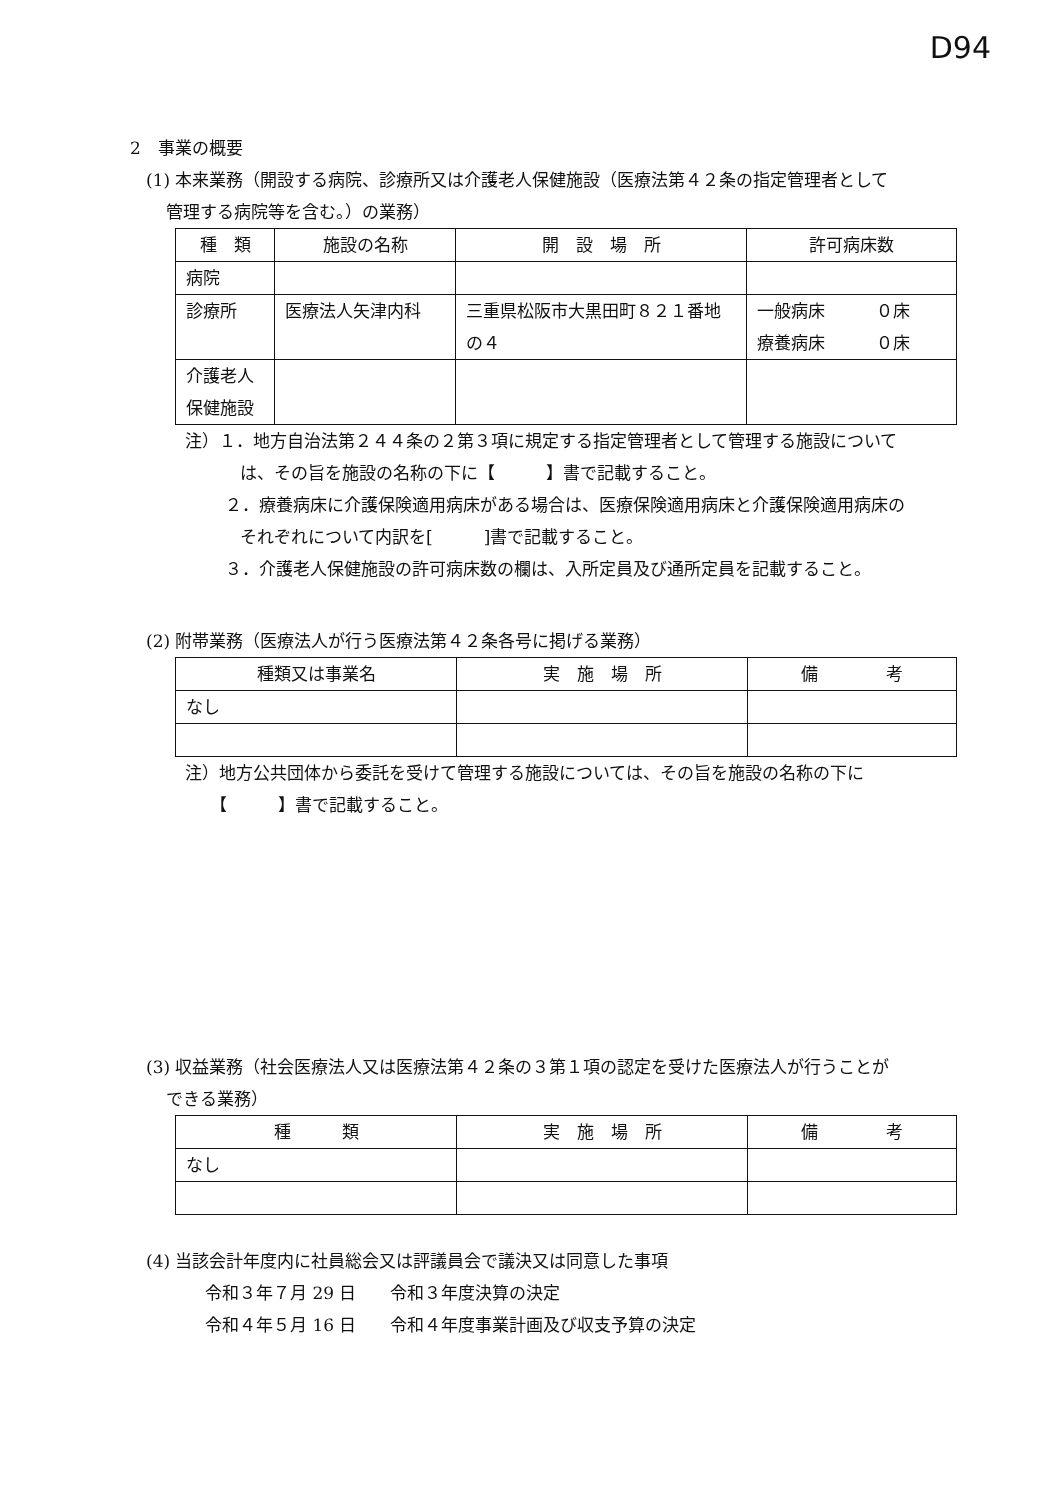D94
2　事業の概要
(1) 本来業務（開設する病院、診療所又は介護老人保健施設（医療法第４２条の指定管理者として
管理する病院等を含む。）の業務）
| 種 類 | 施設の名称 | 開 設 場 所 | 許可病床数 |
| --- | --- | --- | --- |
| 病院 | | | |
| 診療所 | 医療法人矢津内科 | 三重県松阪市大黒田町８２１番地の４ | 一般病床 ０床 療養病床 ０床 |
| 介護老人 保健施設 | | | |
注）１．地方自治法第２４４条の２第３項に規定する指定管理者として管理する施設について
は、その旨を施設の名称の下に【　　　】書で記載すること。
２．療養病床に介護保険適用病床がある場合は、医療保険適用病床と介護保険適用病床の
それぞれについて内訳を[　　　]書で記載すること。
３．介護老人保健施設の許可病床数の欄は、入所定員及び通所定員を記載すること。
(2) 附帯業務（医療法人が行う医療法第４２条各号に掲げる業務）
| 種類又は事業名 | 実 施 場 所 | 備 考 |
| --- | --- | --- |
| なし | | |
注）地方公共団体から委託を受けて管理する施設については、その旨を施設の名称の下に
【　　　】書で記載すること。
(3) 収益業務（社会医療法人又は医療法第４２条の３第１項の認定を受けた医療法人が行うことが
できる業務）
| 種 類 | 実 施 場 所 | 備 考 |
| --- | --- | --- |
| なし | | |
(4) 当該会計年度内に社員総会又は評議員会で議決又は同意した事項
令和３年７月 29 日　　令和３年度決算の決定
令和４年５月 16 日　　令和４年度事業計画及び収支予算の決定